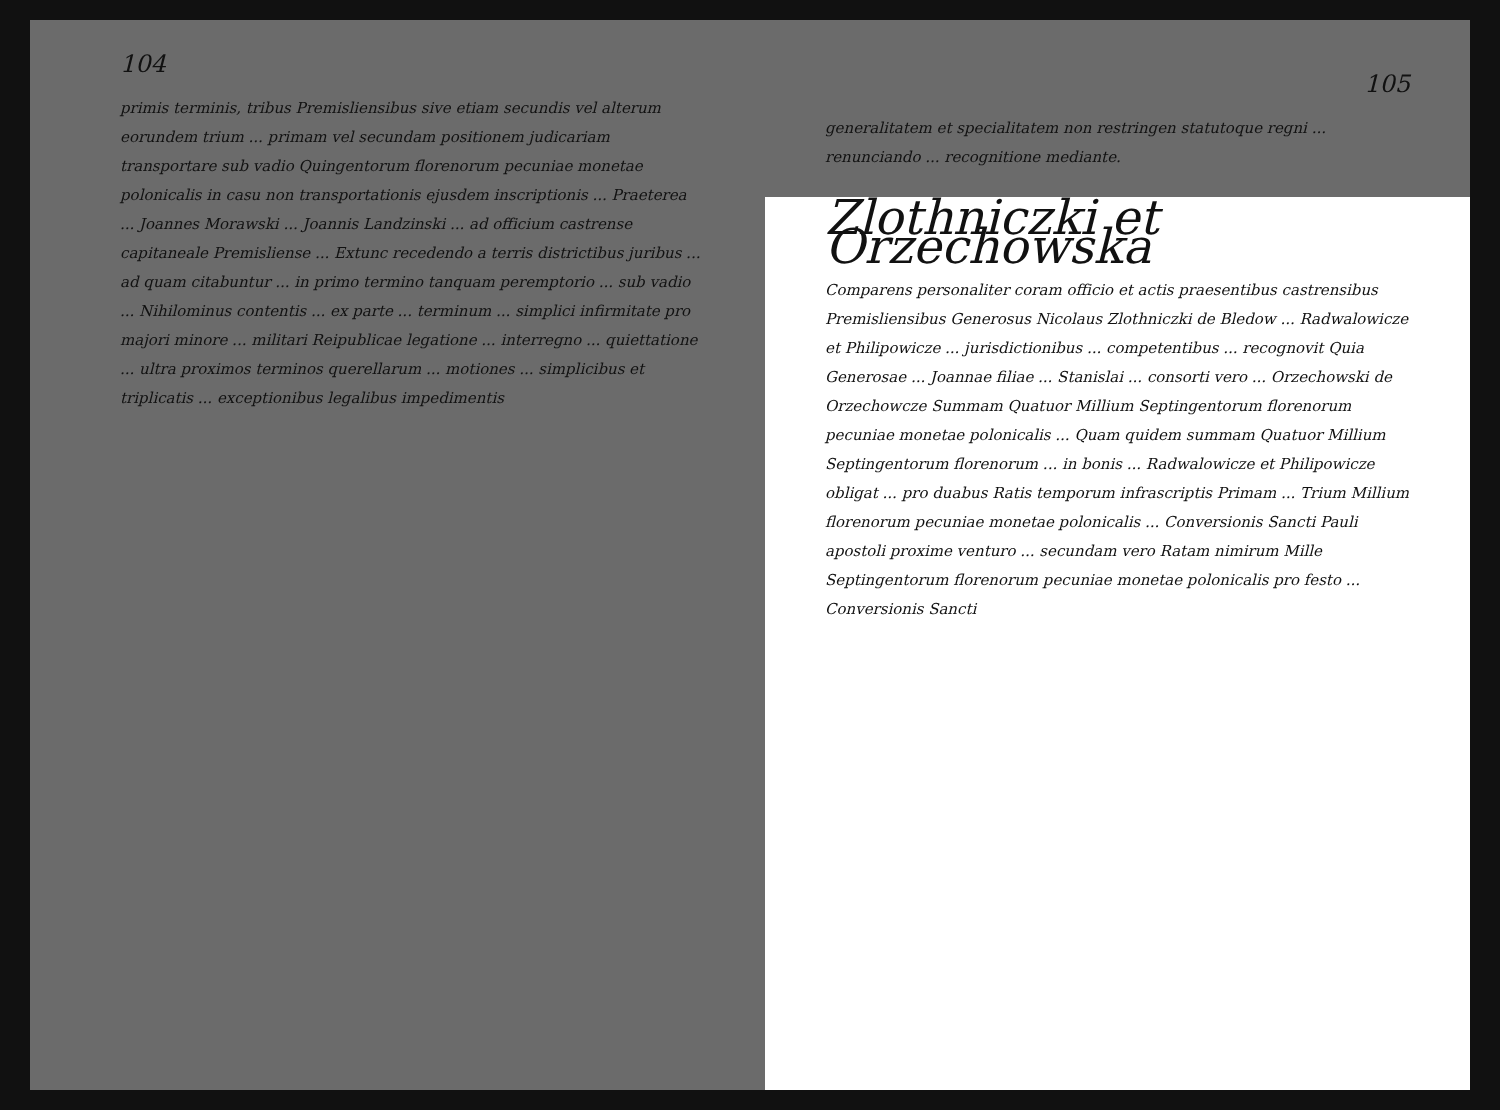104
primis terminis, tribus Premisliensibus sive etiam secundis vel alterum eorundem trium ... primam vel secundam positionem judicariam transportare sub vadio Quingentorum florenorum pecuniae monetae polonicalis in casu non transportationis ejusdem inscriptionis ... Praeterea ... Joannes Morawski ... Joannis Landzinski ... ad officium castrense capitaneale Premisliense ... Extunc recedendo a terris districtibus juribus ... ad quam citabuntur ... in primo termino tanquam peremptorio ... sub vadio ... Nihilominus contentis ... ex parte ... terminum ... simplici infirmitate pro majori minore ... militari Reipublicae legatione ... interregno ... quiettatione ... ultra proximos terminos querellarum ... motiones ... simplicibus et triplicatis ... exceptionibus legalibus impedimentis
105
generalitatem et specialitatem non restringen statutoque regni ... renunciando ... recognitione mediante.
Zlothniczki et Orzechowska
Comparens personaliter coram officio et actis praesentibus castrensibus Premisliensibus Generosus Nicolaus Zlothniczki de Bledow ... Radwalowicze et Philipowicze ... jurisdictionibus ... competentibus ... recognovit Quia Generosae ... Joannae filiae ... Stanislai ... consorti vero ... Orzechowski de Orzechowcze Summam Quatuor Millium Septingentorum florenorum pecuniae monetae polonicalis ... Quam quidem summam Quatuor Millium Septingentorum florenorum ... in bonis ... Radwalowicze et Philipowicze obligat ... pro duabus Ratis temporum infrascriptis Primam ... Trium Millium florenorum pecuniae monetae polonicalis ... Conversionis Sancti Pauli apostoli proxime venturo ... secundam vero Ratam nimirum Mille Septingentorum florenorum pecuniae monetae polonicalis pro festo ... Conversionis Sancti